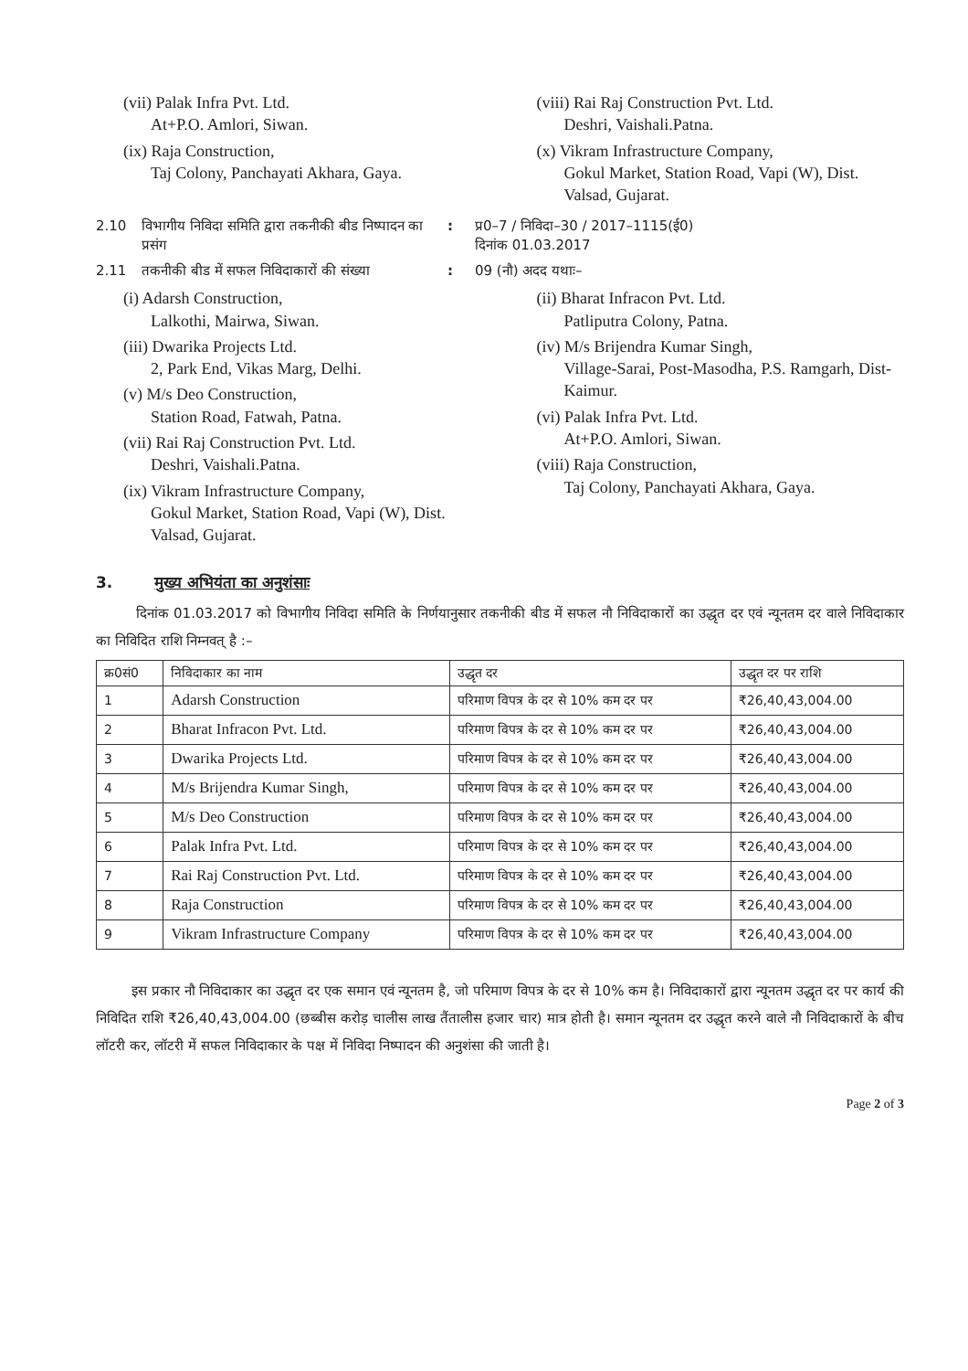(vii) Palak Infra Pvt. Ltd.
At+P.O. Amlori, Siwan.
(ix) Raja Construction,
Taj Colony, Panchayati Akhara, Gaya.
(viii) Rai Raj Construction Pvt. Ltd.
Deshri, Vaishali.Patna.
(x) Vikram Infrastructure Company,
Gokul Market, Station Road, Vapi (W), Dist. Valsad, Gujarat.
2.10 विभागीय निविदा समिति द्वारा तकनीकी बीड निष्पादन का प्रसंग: प्र0–7 / निविदा–30 / 2017–1115(ई0)
दिनांक 01.03.2017
2.11 तकनीकी बीड में सफल निविदाकारों की संख्या: 09 (नौ) अदद यथाः–
(i) Adarsh Construction,
Lalkothi, Mairwa, Siwan.
(iii) Dwarika Projects Ltd.
2, Park End, Vikas Marg, Delhi.
(v) M/s Deo Construction,
Station Road, Fatwah, Patna.
(vii) Rai Raj Construction Pvt. Ltd.
Deshri, Vaishali.Patna.
(ix) Vikram Infrastructure Company,
Gokul Market, Station Road, Vapi (W), Dist. Valsad, Gujarat.
(ii) Bharat Infracon Pvt. Ltd.
Patliputra Colony, Patna.
(iv) M/s Brijendra Kumar Singh,
Village-Sarai, Post-Masodha, P.S. Ramgarh, Dist-Kaimur.
(vi) Palak Infra Pvt. Ltd.
At+P.O. Amlori, Siwan.
(viii) Raja Construction,
Taj Colony, Panchayati Akhara, Gaya.
3. मुख्य अभियंता का अनुशंसाः
दिनांक 01.03.2017 को विभागीय निविदा समिति के निर्णयानुसार तकनीकी बीड में सफल नौ निविदाकारों का उद्धृत दर एवं न्यूनतम दर वाले निविदाकार का निविदित राशि निम्नवत् है :–
| क्र0सं0 | निविदाकार का नाम | उद्धृत दर | उद्धृत दर पर राशि |
| --- | --- | --- | --- |
| 1 | Adarsh Construction | परिमाण विपत्र के दर से 10% कम दर पर | ₹26,40,43,004.00 |
| 2 | Bharat Infracon Pvt. Ltd. | परिमाण विपत्र के दर से 10% कम दर पर | ₹26,40,43,004.00 |
| 3 | Dwarika Projects Ltd. | परिमाण विपत्र के दर से 10% कम दर पर | ₹26,40,43,004.00 |
| 4 | M/s Brijendra Kumar Singh, | परिमाण विपत्र के दर से 10% कम दर पर | ₹26,40,43,004.00 |
| 5 | M/s Deo Construction | परिमाण विपत्र के दर से 10% कम दर पर | ₹26,40,43,004.00 |
| 6 | Palak Infra Pvt. Ltd. | परिमाण विपत्र के दर से 10% कम दर पर | ₹26,40,43,004.00 |
| 7 | Rai Raj Construction Pvt. Ltd. | परिमाण विपत्र के दर से 10% कम दर पर | ₹26,40,43,004.00 |
| 8 | Raja Construction | परिमाण विपत्र के दर से 10% कम दर पर | ₹26,40,43,004.00 |
| 9 | Vikram Infrastructure Company | परिमाण विपत्र के दर से 10% कम दर पर | ₹26,40,43,004.00 |
इस प्रकार नौ निविदाकार का उद्धृत दर एक समान एवं न्यूनतम है, जो परिमाण विपत्र के दर से 10% कम है। निविदाकारों द्वारा न्यूनतम उद्धृत दर पर कार्य की निविदित राशि ₹26,40,43,004.00 (छब्बीस करोड़ चालीस लाख तैंतालीस हजार चार) मात्र होती है। समान न्यूनतम दर उद्धृत करने वाले नौ निविदाकारों के बीच लॉटरी कर, लॉटरी में सफल निविदाकार के पक्ष में निविदा निष्पादन की अनुशंसा की जाती है।
Page 2 of 3